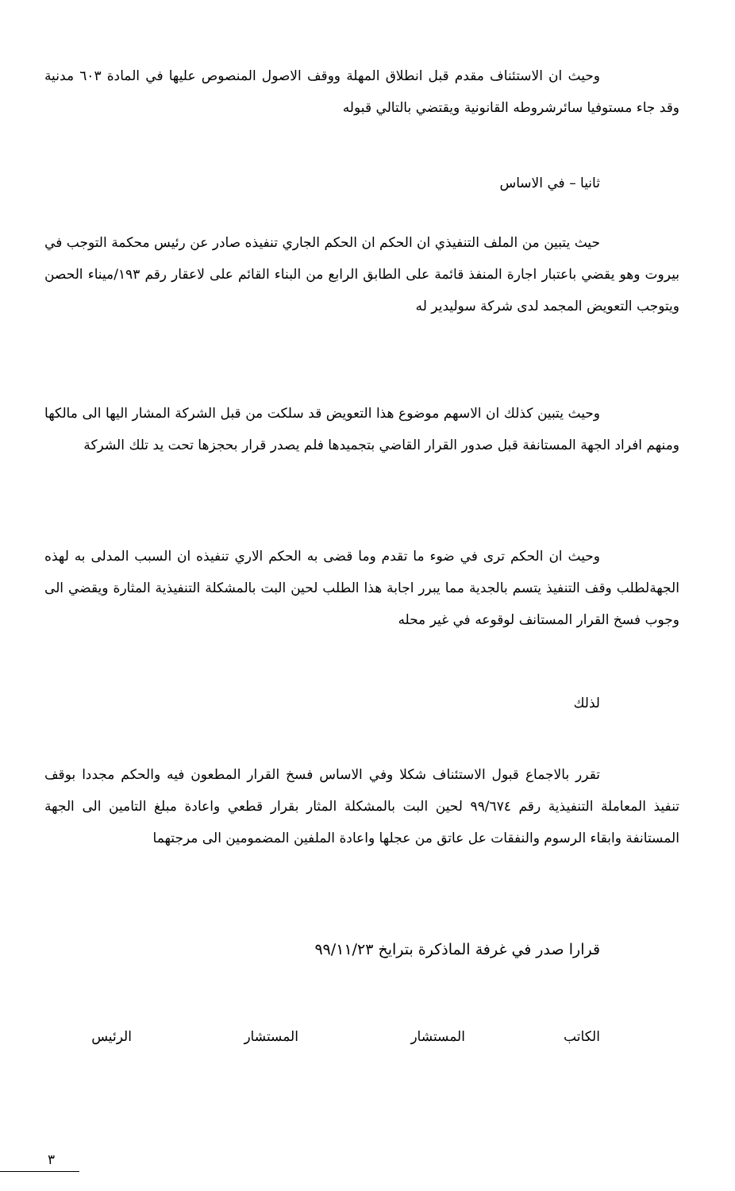وحيث ان الاستئناف مقدم قبل انطلاق المهلة ووقف الاصول المنصوص عليها في المادة ٦٠٣ مدنية وقد جاء مستوفيا سائرشروطه القانونية ويقتضي بالتالي قبوله
ثانيا – في الاساس
حيث يتبين من الملف التنفيذي ان الحكم ان الحكم الجاري تنفيذه صادر عن رئيس محكمة التوجب في بيروت وهو يقضي باعتبار اجارة المنفذ قائمة على الطابق الرابع من البناء القائم على لاعقار رقم ١٩٣/ميناء الحصن ويتوجب التعويض المجمد لدى شركة سوليدير له
وحيث يتبين كذلك ان الاسهم موضوع هذا التعويض قد سلكت من قبل الشركة المشار اليها الى مالكها ومنهم افراد الجهة المستانفة قبل صدور القرار القاضي بتجميدها فلم يصدر قرار بحجزها تحت يد تلك الشركة
وحيث ان الحكم ترى في ضوء ما تقدم وما قضى به الحكم الاري تنفيذه ان السبب المدلى به لهذه الجهةلطلب وقف التنفيذ يتسم بالجدية مما يبرر اجابة هذا الطلب لحين البت بالمشكلة التنفيذية المثارة ويقضي الى وجوب فسخ القرار المستانف لوقوعه في غير محله
لذلك
تقرر بالاجماع قبول الاستئناف شكلا وفي الاساس فسخ القرار المطعون فيه والحكم مجددا بوقف تنفيذ المعاملة التنفيذية رقم ٩٩/٦٧٤ لحين البت بالمشكلة المثار بقرار قطعي واعادة مبلغ التامين الى الجهة المستانفة وابقاء الرسوم والنفقات عل عاتق من عجلها واعادة الملفين المضمومين الى مرجتهما
قرارا صدر في غرفة الماذكرة بترايخ ٩٩/١١/٢٣
الكاتب المستشار المستشار الرئيس
٣